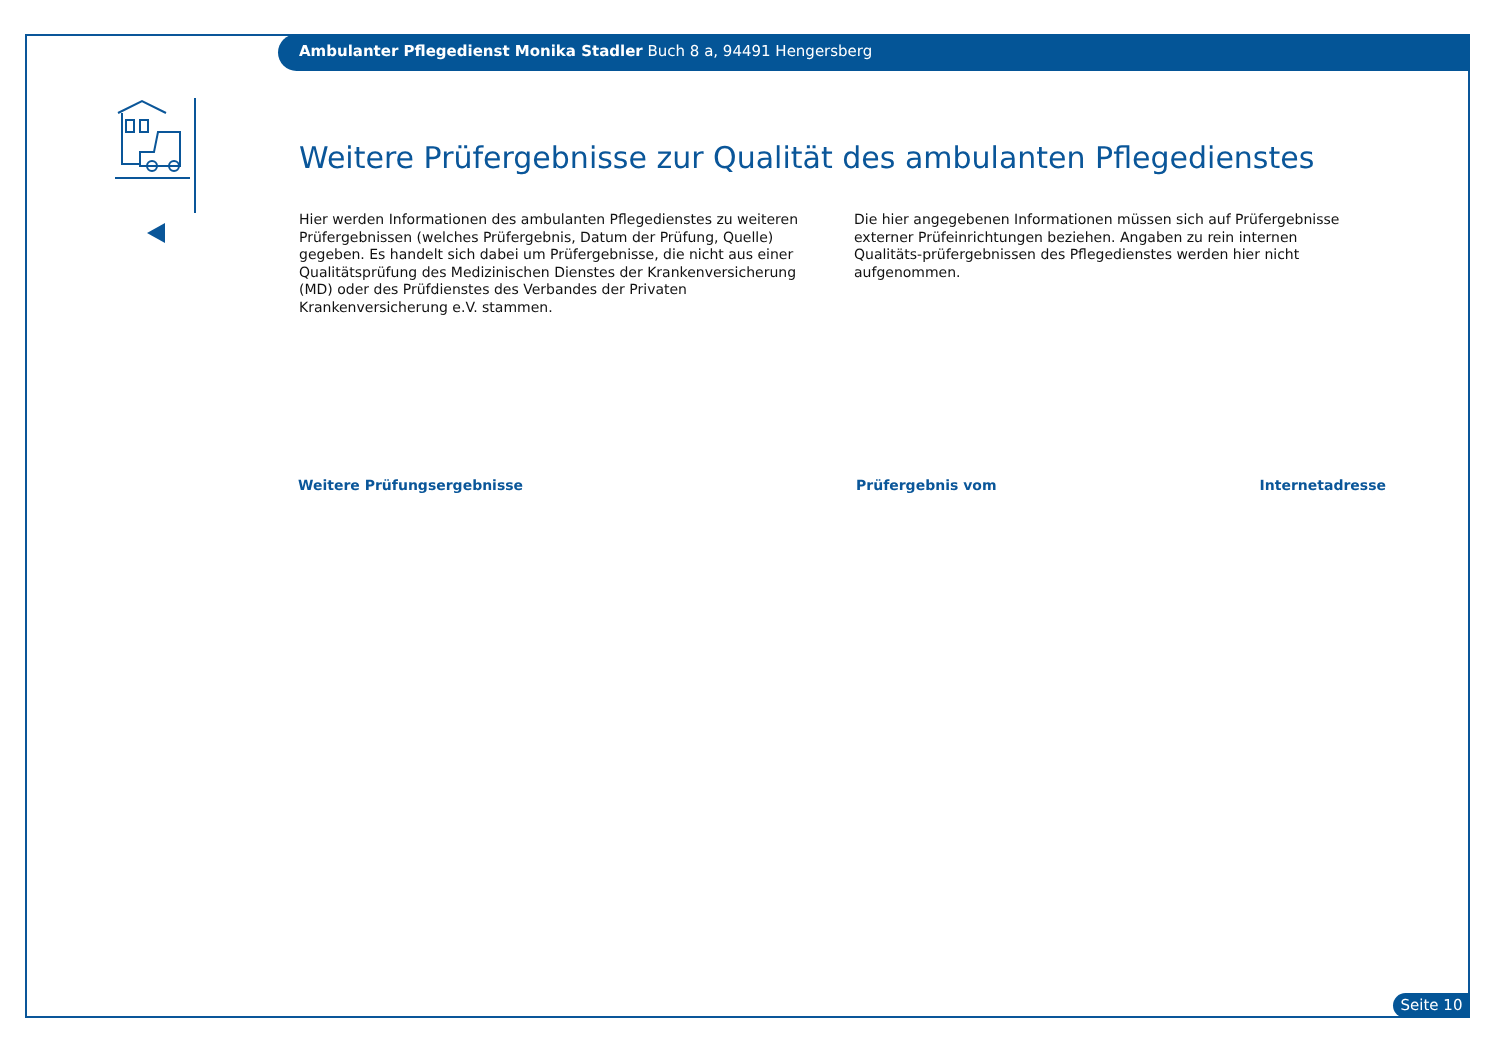Ambulanter Pflegedienst Monika Stadler Buch 8 a, 94491 Hengersberg
Weitere Prüfergebnisse zur Qualität des ambulanten Pflegedienstes
Hier werden Informationen des ambulanten Pflegedienstes zu weiteren Prüfergebnissen (welches Prüfergebnis, Datum der Prüfung, Quelle) gegeben. Es handelt sich dabei um Prüfergebnisse, die nicht aus einer Qualitätsprüfung des Medizinischen Dienstes der Krankenversicherung (MD) oder des Prüfdienstes des Verbandes der Privaten Krankenversicherung e.V. stammen.
Die hier angegebenen Informationen müssen sich auf Prüfergebnisse externer Prüfeinrichtungen beziehen. Angaben zu rein internen Qualitäts-prüfergebnissen des Pflegedienstes werden hier nicht aufgenommen.
| Weitere Prüfungsergebnisse | Prüfergebnis vom | Internetadresse |
| --- | --- | --- |
Seite 10